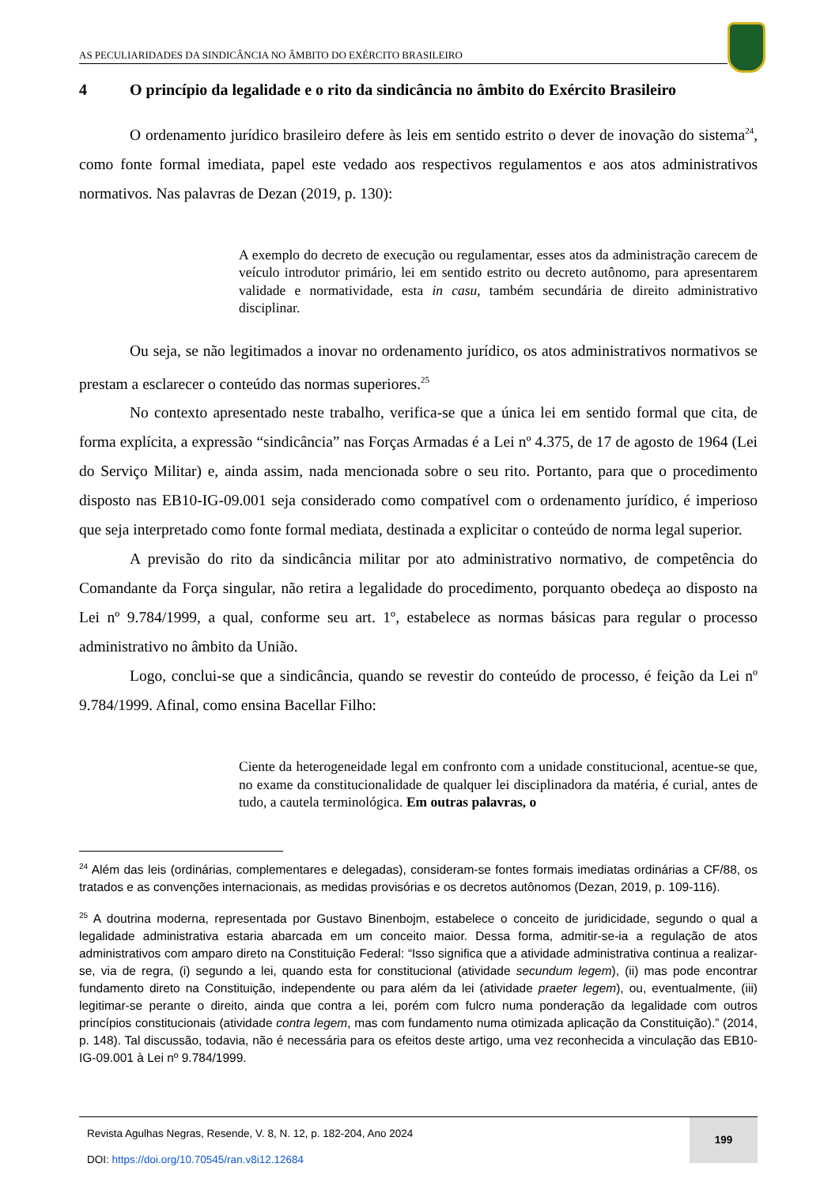AS PECULIARIDADES DA SINDICÂNCIA NO ÂMBITO DO EXÉRCITO BRASILEIRO
4 O princípio da legalidade e o rito da sindicância no âmbito do Exército Brasileiro
O ordenamento jurídico brasileiro defere às leis em sentido estrito o dever de inovação do sistema<sup>24</sup>, como fonte formal imediata, papel este vedado aos respectivos regulamentos e aos atos administrativos normativos. Nas palavras de Dezan (2019, p. 130):
A exemplo do decreto de execução ou regulamentar, esses atos da administração carecem de veículo introdutor primário, lei em sentido estrito ou decreto autônomo, para apresentarem validade e normatividade, esta in casu, também secundária de direito administrativo disciplinar.
Ou seja, se não legitimados a inovar no ordenamento jurídico, os atos administrativos normativos se prestam a esclarecer o conteúdo das normas superiores.<sup>25</sup>
No contexto apresentado neste trabalho, verifica-se que a única lei em sentido formal que cita, de forma explícita, a expressão “sindicância” nas Forças Armadas é a Lei nº 4.375, de 17 de agosto de 1964 (Lei do Serviço Militar) e, ainda assim, nada mencionada sobre o seu rito. Portanto, para que o procedimento disposto nas EB10-IG-09.001 seja considerado como compatível com o ordenamento jurídico, é imperioso que seja interpretado como fonte formal mediata, destinada a explicitar o conteúdo de norma legal superior.
A previsão do rito da sindicância militar por ato administrativo normativo, de competência do Comandante da Força singular, não retira a legalidade do procedimento, porquanto obedeça ao disposto na Lei nº 9.784/1999, a qual, conforme seu art. 1º, estabelece as normas básicas para regular o processo administrativo no âmbito da União.
Logo, conclui-se que a sindicância, quando se revestir do conteúdo de processo, é feição da Lei nº 9.784/1999. Afinal, como ensina Bacellar Filho:
Ciente da heterogeneidade legal em confronto com a unidade constitucional, acentue-se que, no exame da constitucionalidade de qualquer lei disciplinadora da matéria, é curial, antes de tudo, a cautela terminológica. Em outras palavras, o
<sup>24</sup> Além das leis (ordinárias, complementares e delegadas), consideram-se fontes formais imediatas ordinárias a CF/88, os tratados e as convenções internacionais, as medidas provisórias e os decretos autônomos (Dezan, 2019, p. 109-116).
<sup>25</sup> A doutrina moderna, representada por Gustavo Binenbojm, estabelece o conceito de juridicidade, segundo o qual a legalidade administrativa estaria abarcada em um conceito maior. Dessa forma, admitir-se-ia a regulação de atos administrativos com amparo direto na Constituição Federal: “Isso significa que a atividade administrativa continua a realizar-se, via de regra, (i) segundo a lei, quando esta for constitucional (atividade secundum legem), (ii) mas pode encontrar fundamento direto na Constituição, independente ou para além da lei (atividade praeter legem), ou, eventualmente, (iii) legitimar-se perante o direito, ainda que contra a lei, porém com fulcro numa ponderação da legalidade com outros princípios constitucionais (atividade contra legem, mas com fundamento numa otimizada aplicação da Constituição).” (2014, p. 148). Tal discussão, todavia, não é necessária para os efeitos deste artigo, uma vez reconhecida a vinculação das EB10-IG-09.001 à Lei nº 9.784/1999.
Revista Agulhas Negras, Resende, V. 8, N. 12, p. 182-204, Ano 2024
DOI: https://doi.org/10.70545/ran.v8i12.12684
199